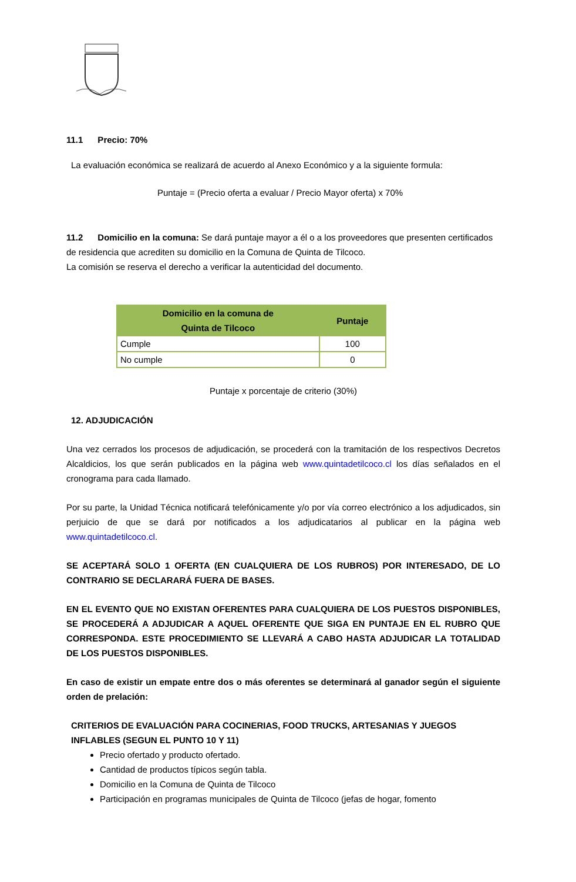11.1 Precio: 70%
La evaluación económica se realizará de acuerdo al Anexo Económico y a la siguiente formula:
Puntaje = (Precio oferta a evaluar / Precio Mayor oferta) x 70%
11.2 Domicilio en la comuna: Se dará puntaje mayor a él o a los proveedores que presenten certificados de residencia que acrediten su domicilio en la Comuna de Quinta de Tilcoco.
La comisión se reserva el derecho a verificar la autenticidad del documento.
| Domicilio en la comuna de Quinta de Tilcoco | Puntaje |
| --- | --- |
| Cumple | 100 |
| No cumple | 0 |
Puntaje x porcentaje de criterio (30%)
12. ADJUDICACIÓN
Una vez cerrados los procesos de adjudicación, se procederá con la tramitación de los respectivos Decretos Alcaldicios, los que serán publicados en la página web www.quintadetilcoco.cl los días señalados en el cronograma para cada llamado.
Por su parte, la Unidad Técnica notificará telefónicamente y/o por vía correo electrónico a los adjudicados, sin perjuicio de que se dará por notificados a los adjudicatarios al publicar en la página web www.quintadetilcoco.cl.
SE ACEPTARÁ SOLO 1 OFERTA (EN CUALQUIERA DE LOS RUBROS) POR INTERESADO, DE LO CONTRARIO SE DECLARARÁ FUERA DE BASES.
EN EL EVENTO QUE NO EXISTAN OFERENTES PARA CUALQUIERA DE LOS PUESTOS DISPONIBLES, SE PROCEDERÁ A ADJUDICAR A AQUEL OFERENTE QUE SIGA EN PUNTAJE EN EL RUBRO QUE CORRESPONDA. ESTE PROCEDIMIENTO SE LLEVARÁ A CABO HASTA ADJUDICAR LA TOTALIDAD DE LOS PUESTOS DISPONIBLES.
En caso de existir un empate entre dos o más oferentes se determinará al ganador según el siguiente orden de prelación:
CRITERIOS DE EVALUACIÓN PARA COCINERIAS, FOOD TRUCKS, ARTESANIAS Y JUEGOS INFLABLES (SEGUN EL PUNTO 10 Y 11)
Precio ofertado y producto ofertado.
Cantidad de productos típicos según tabla.
Domicilio en la Comuna de Quinta de Tilcoco
Participación en programas municipales de Quinta de Tilcoco (jefas de hogar, fomento